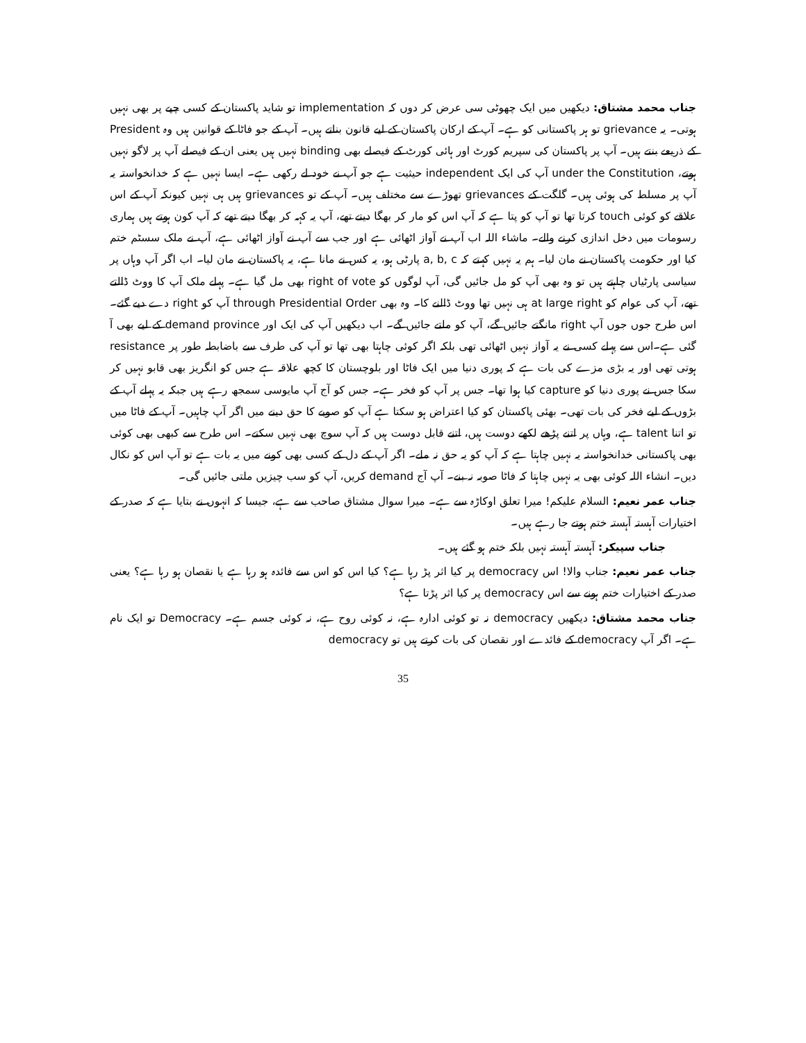جناب محمد مشتاق: دیکھیں میں ایک چھوٹی سی عرض کر دوں کہ implementation تو شاید پاکستان کے کسی چپے پر بھی نہیں ہوتی۔ یہ grievance تو ہر پاکستانی کو ہے۔ آپ کے ارکان پاکستان کے لیے قانون بناتے ہیں۔ آپ کے جو فاٹا کے قوانین ہیں وہ President کے ذریعے بنتے ہیں۔ آپ پر پاکستان کی سپریم کورٹ اور ہائی کورٹ کے فیصلے بھی binding نہیں ہیں یعنی ان کے فیصلے آپ پر لاگو نہیں ہوتے، under the Constitution آپ کی ایک independent حیثیت ہے جو آپ نے خود لے رکھی ہے۔ ایسا نہیں ہے کہ خدانخواستہ یہ آپ پر مسلط کی ہوئی ہیں۔ گلگت کے grievances تھوڑے سے مختلف ہیں۔ آپ کے تو grievances ہیں ہی نہیں کیونکہ آپ کے اس علاقے کو کوئی touch کرتا تھا تو آپ کو پتا ہے کہ آپ اس کو مار کر بھگا دیتے تھے، آپ یہ کہہ کر بھگا دیتے تھے کہ آپ کون ہوتے ہیں ہماری رسومات میں دخل اندازی کرنے والے۔ ماشاء اللہ اب آپ نے آواز اٹھائی ہے اور جب سے آپ نے آواز اٹھائی ہے، آپ نے ملک سسٹم ختم کیا اور حکومت پاکستان نے مان لیا۔ ہم یہ نہیں کہتے کہ a, b, c پارٹی ہو، یہ کس نے مانا ہے، یہ پاکستان نے مان لیا۔ اب اگر آپ وہاں پر سیاسی پارٹیاں چاہتے ہیں تو وہ بھی آپ کو مل جائیں گی، آپ لوگوں کو right of vote بھی مل گیا ہے۔ پہلے ملک آپ کا ووٹ ڈالتے تھے، آپ کی عوام کو at large right ہی نہیں تھا ووٹ ڈالنے کا۔ وہ بھی through Presidential Order آپ کو right دے دیے گئے۔ اس طرح جوں جوں آپ right مانگتے جائیں گے، آپ کو ملتے جائیں گے۔ اب دیکھیں آپ کی ایک اور demand province کے لیے بھی آ گئی ہے۔اس سے پہلے کسی نے یہ آواز نہیں اٹھائی تھی بلکہ اگر کوئی چاہتا بھی تھا تو آپ کی طرف سے باضابطہ طور پر resistance ہوتی تھی اور یہ بڑی مزے کی بات ہے کہ پوری دنیا میں ایک فاٹا اور بلوچستان کا کچھ علاقہ ہے جس کو انگریز بھی قابو نہیں کر سکا جس نے پوری دنیا کو capture کیا ہوا تھا۔ جس پر آپ کو فخر ہے۔ جس کو آج آپ مایوسی سمجھ رہے ہیں جبکہ یہ پہلے آپ کے بڑوں کے لیے فخر کی بات تھی۔ بھئی پاکستان کو کیا اعتراض ہو سکتا ہے آپ کو صوبے کا حق دینے میں اگر آپ چاہیں۔ آپ کے فاٹا میں تو اتنا talent ہے، وہاں پر اتنے پڑھے لکھے دوست ہیں، اتنے قابل دوست ہیں کہ آپ سوچ بھی نہیں سکتے۔ اس طرح سے کبھی بھی کوئی بھی پاکستانی خدانخواستہ یہ نہیں چاہتا ہے کہ آپ کو یہ حق نہ ملے۔ اگر آپ کے دل کے کسی بھی کونے میں یہ بات ہے تو آپ اس کو نکال دیں۔ انشاء اللہ کوئی بھی یہ نہیں چاہتا کہ فاٹا صوبہ نہ بنے۔ آپ آج demand کریں، آپ کو سب چیزیں ملتی جائیں گی۔
جناب عمر نعیم: السلام علیکم! میرا تعلق اوکاڑہ سے ہے۔ میرا سوال مشتاق صاحب سے ہے، جیسا کہ انہوں نے بتایا ہے کہ صدر کے اختیارات آہستہ آہستہ ختم ہوتے جا رہے ہیں۔
جناب سپیکر: آہستہ آہستہ نہیں بلکہ ختم ہو گئے ہیں۔
جناب عمر نعیم: جناب والا! اس democracy پر کیا اثر پڑ رہا ہے؟ کیا اس کو اس سے فائدہ ہو رہا ہے یا نقصان ہو رہا ہے؟ یعنی صدر کے اختیارات ختم ہونے سے اس democracy پر کیا اثر پڑتا ہے؟
جناب محمد مشتاق: دیکھیں democracy نہ تو کوئی ادارہ ہے، نہ کوئی روح ہے، نہ کوئی جسم ہے۔ Democracy تو ایک نام ہے۔ اگر آپ democracy کے فائدے اور نقصان کی بات کرتے ہیں تو democracy
35